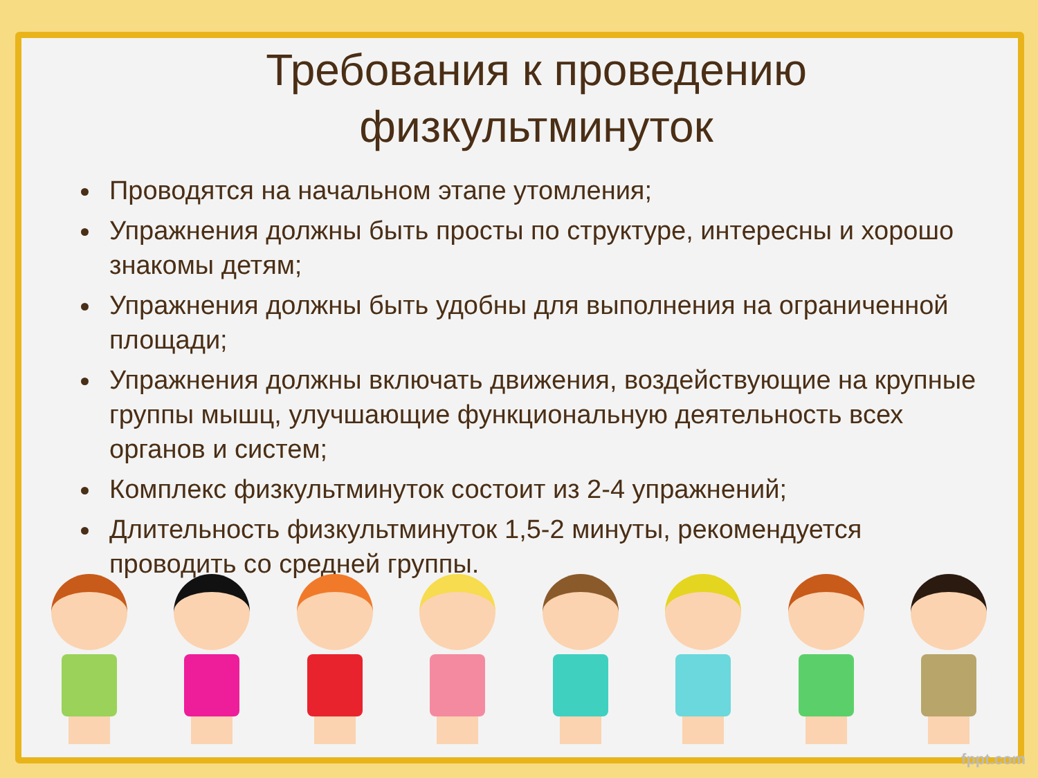Требования к проведению физкультминуток
Проводятся на начальном этапе утомления;
Упражнения должны быть просты по структуре, интересны и хорошо знакомы детям;
Упражнения должны быть удобны для выполнения на ограниченной площади;
Упражнения должны включать движения, воздействующие на крупные группы мышц, улучшающие функциональную деятельность всех органов и систем;
Комплекс физкультминуток состоит из 2-4 упражнений;
Длительность физкультминуток 1,5-2 минуты, рекомендуется проводить со средней группы.
fppt.com